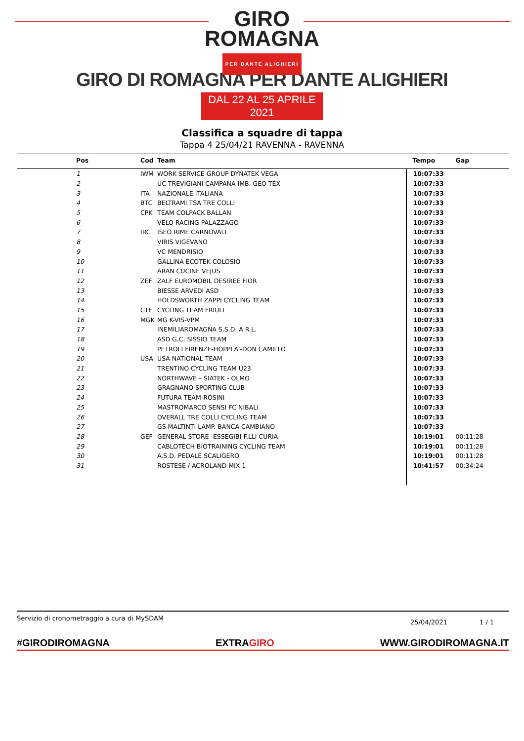GIRO
ROMAGNA
PER DANTE ALIGHIERI
GIRO DI ROMAGNA PER DANTE ALIGHIERI
DAL 22 AL 25 APRILE 2021
Classifica a squadre di tappa
Tappa 4 25/04/21 RAVENNA - RAVENNA
| Pos | Cod | Team | Tempo | Gap |
| --- | --- | --- | --- | --- |
| 1 | IWM | WORK SERVICE GROUP DYNATEK VEGA | 10:07:33 | |
| 2 | | UC TREVIGIANI CAMPANA IMB. GEO TEX | 10:07:33 | |
| 3 | ITA | NAZIONALE ITALIANA | 10:07:33 | |
| 4 | BTC | BELTRAMI TSA TRE COLLI | 10:07:33 | |
| 5 | CPK | TEAM COLPACK BALLAN | 10:07:33 | |
| 6 | | VELO RACING PALAZZAGO | 10:07:33 | |
| 7 | IRC | ISEO RIME CARNOVALI | 10:07:33 | |
| 8 | | VIRIS VIGEVANO | 10:07:33 | |
| 9 | | VC MENDRISIO | 10:07:33 | |
| 10 | | GALLINA ECOTEK COLOSIO | 10:07:33 | |
| 11 | | ARAN CUCINE VEJUS | 10:07:33 | |
| 12 | ZEF | ZALF EUROMOBIL DESIREE FIOR | 10:07:33 | |
| 13 | | BIESSE ARVEDI ASD | 10:07:33 | |
| 14 | | HOLDSWORTH ZAPPI CYCLING TEAM | 10:07:33 | |
| 15 | CTF | CYCLING TEAM FRIULI | 10:07:33 | |
| 16 | MGK | MG K-VIS-VPM | 10:07:33 | |
| 17 | | INEMILIAROMAGNA S.S.D. A R.L. | 10:07:33 | |
| 18 | | ASD G.C. SISSIO TEAM | 10:07:33 | |
| 19 | | PETROLI FIRENZE-HOPPLA'-DON CAMILLO | 10:07:33 | |
| 20 | USA | USA NATIONAL TEAM | 10:07:33 | |
| 21 | | TRENTINO CYCLING TEAM U23 | 10:07:33 | |
| 22 | | NORTHWAVE – SIATEK - OLMO | 10:07:33 | |
| 23 | | GRAGNANO SPORTING CLUB | 10:07:33 | |
| 24 | | FUTURA TEAM-ROSINI | 10:07:33 | |
| 25 | | MASTROMARCO SENSI FC NIBALI | 10:07:33 | |
| 26 | | OVERALL TRE COLLI CYCLING TEAM | 10:07:33 | |
| 27 | | GS MALTINTI LAMP. BANCA CAMBIANO | 10:07:33 | |
| 28 | GEF | GENERAL STORE -ESSEGIBI-F.LLI CURIA | 10:19:01 | 00:11:28 |
| 29 | | CABLOTECH BIOTRAINING CYCLING TEAM | 10:19:01 | 00:11:28 |
| 30 | | A.S.D. PEDALE SCALIGERO | 10:19:01 | 00:11:28 |
| 31 | | ROSTESE / ACROLAND MIX 1 | 10:41:57 | 00:34:24 |
Servizio di cronometraggio a cura di MySDAM
25/04/2021 1 / 1
#GIRODIROMAGNA EXTRAGIRO WWW.GIRODIROMAGNA.IT